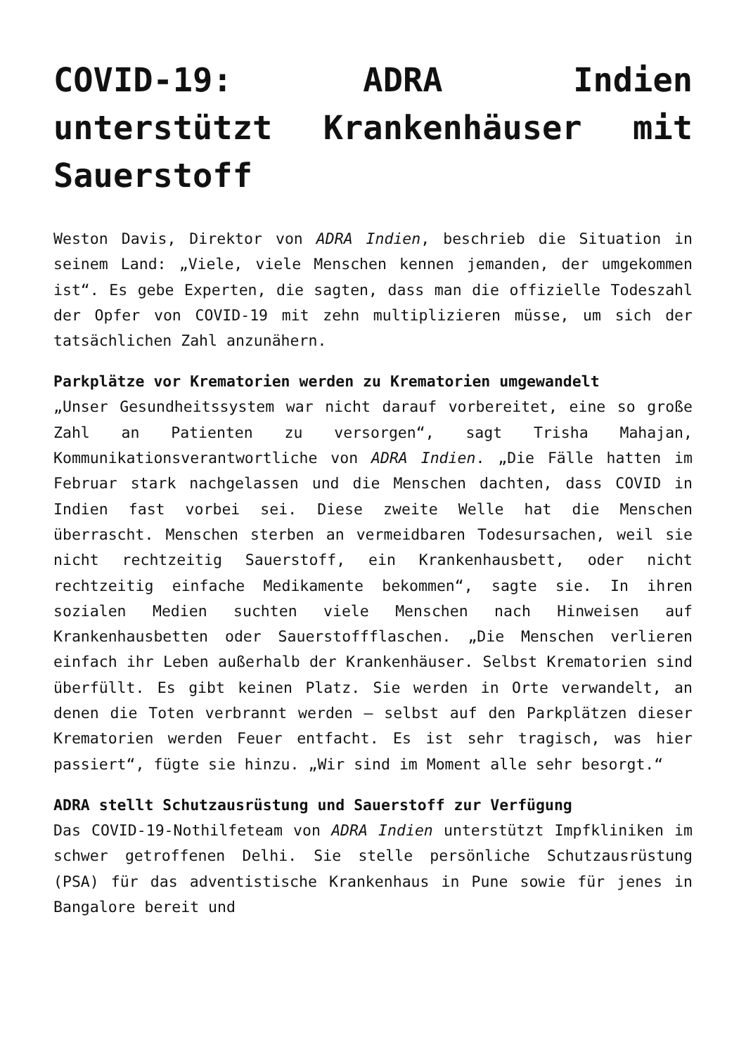COVID-19: ADRA Indien unterstützt Krankenhäuser mit Sauerstoff
Weston Davis, Direktor von ADRA Indien, beschrieb die Situation in seinem Land: „Viele, viele Menschen kennen jemanden, der umgekommen ist“. Es gebe Experten, die sagten, dass man die offizielle Todeszahl der Opfer von COVID-19 mit zehn multiplizieren müsse, um sich der tatsächlichen Zahl anzunähern.
Parkplätze vor Krematorien werden zu Krematorien umgewandelt
„Unser Gesundheitssystem war nicht darauf vorbereitet, eine so große Zahl an Patienten zu versorgen“, sagt Trisha Mahajan, Kommunikationsverantwortliche von ADRA Indien. „Die Fälle hatten im Februar stark nachgelassen und die Menschen dachten, dass COVID in Indien fast vorbei sei. Diese zweite Welle hat die Menschen überrascht. Menschen sterben an vermeidbaren Todesursachen, weil sie nicht rechtzeitig Sauerstoff, ein Krankenhausbett, oder nicht rechtzeitig einfache Medikamente bekommen“, sagte sie. In ihren sozialen Medien suchten viele Menschen nach Hinweisen auf Krankenhausbetten oder Sauerstoffflaschen. „Die Menschen verlieren einfach ihr Leben außerhalb der Krankenhäuser. Selbst Krematorien sind überfüllt. Es gibt keinen Platz. Sie werden in Orte verwandelt, an denen die Toten verbrannt werden – selbst auf den Parkplätzen dieser Krematorien werden Feuer entfacht. Es ist sehr tragisch, was hier passiert“, fügte sie hinzu. „Wir sind im Moment alle sehr besorgt.“
ADRA stellt Schutzausrüstung und Sauerstoff zur Verfügung
Das COVID-19-Nothilfeteam von ADRA Indien unterstützt Impfkliniken im schwer getroffenen Delhi. Sie stelle persönliche Schutzausrüstung (PSA) für das adventistische Krankenhaus in Pune sowie für jenes in Bangalore bereit und